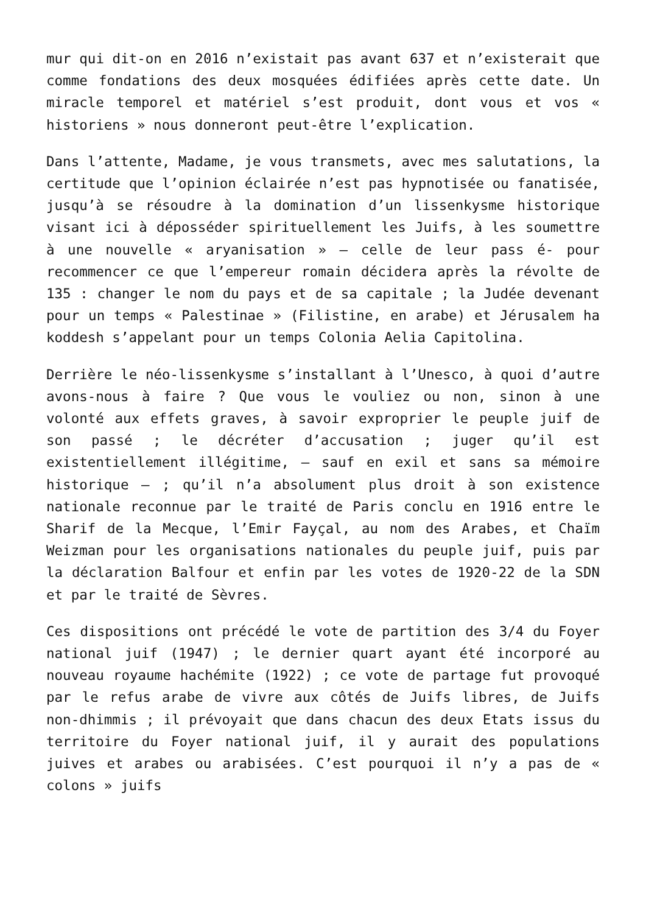mur qui dit-on en 2016 n’existait pas avant 637 et n’existerait que comme fondations des deux mosquées édifiées après cette date. Un miracle temporel et matériel s’est produit, dont vous et vos « historiens » nous donneront peut-être l’explication.
Dans l’attente, Madame, je vous transmets, avec mes salutations, la certitude que l’opinion éclairée n’est pas hypnotisée ou fanatisée, jusqu’à se résoudre à la domination d’un lissenkysme historique visant ici à déposséder spirituellement les Juifs, à les soumettre à une nouvelle « aryanisation » – celle de leur pass é- pour recommencer ce que l’empereur romain décidera après la révolte de 135 : changer le nom du pays et de sa capitale ; la Judée devenant pour un temps « Palestinae » (Filistine, en arabe) et Jérusalem ha koddesh s’appelant pour un temps Colonia Aelia Capitolina.
Derrière le néo-lissenkysme s’installant à l’Unesco, à quoi d’autre avons-nous à faire ? Que vous le vouliez ou non, sinon à une volonté aux effets graves, à savoir exproprier le peuple juif de son passé ; le décréter d’accusation ; juger qu’il est existentiellement illégitime, – sauf en exil et sans sa mémoire historique – ; qu’il n’a absolument plus droit à son existence nationale reconnue par le traité de Paris conclu en 1916 entre le Sharif de la Mecque, l’Emir Fayçal, au nom des Arabes, et Chaïm Weizman pour les organisations nationales du peuple juif, puis par la déclaration Balfour et enfin par les votes de 1920-22 de la SDN et par le traité de Sèvres.
Ces dispositions ont précédé le vote de partition des 3/4 du Foyer national juif (1947) ; le dernier quart ayant été incorporé au nouveau royaume hachémite (1922) ; ce vote de partage fut provoqué par le refus arabe de vivre aux côtés de Juifs libres, de Juifs non-dhimmis ; il prévoyait que dans chacun des deux Etats issus du territoire du Foyer national juif, il y aurait des populations juives et arabes ou arabisées. C’est pourquoi il n’y a pas de « colons » juifs